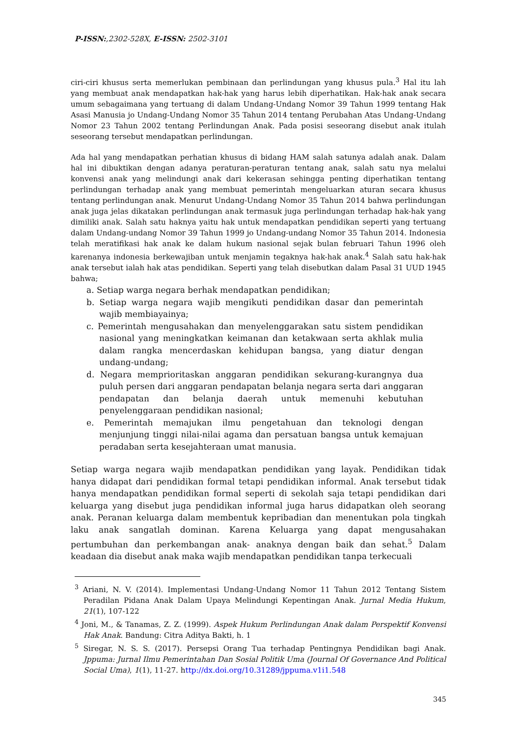P-ISSN:,2302-528X, E-ISSN: 2502-3101
ciri-ciri khusus serta memerlukan pembinaan dan perlindungan yang khusus pula.<sup>3</sup> Hal itu lah yang membuat anak mendapatkan hak-hak yang harus lebih diperhatikan. Hak-hak anak secara umum sebagaimana yang tertuang di dalam Undang-Undang Nomor 39 Tahun 1999 tentang Hak Asasi Manusia jo Undang-Undang Nomor 35 Tahun 2014 tentang Perubahan Atas Undang-Undang Nomor 23 Tahun 2002 tentang Perlindungan Anak. Pada posisi seseorang disebut anak itulah seseorang tersebut mendapatkan perlindungan.
Ada hal yang mendapatkan perhatian khusus di bidang HAM salah satunya adalah anak. Dalam hal ini dibuktikan dengan adanya peraturan-peraturan tentang anak, salah satu nya melalui konvensi anak yang melindungi anak dari kekerasan sehingga penting diperhatikan tentang perlindungan terhadap anak yang membuat pemerintah mengeluarkan aturan secara khusus tentang perlindungan anak. Menurut Undang-Undang Nomor 35 Tahun 2014 bahwa perlindungan anak juga jelas dikatakan perlindungan anak termasuk juga perlindungan terhadap hak-hak yang dimiliki anak. Salah satu haknya yaitu hak untuk mendapatkan pendidikan seperti yang tertuang dalam Undang-undang Nomor 39 Tahun 1999 jo Undang-undang Nomor 35 Tahun 2014. Indonesia telah meratifikasi hak anak ke dalam hukum nasional sejak bulan februari Tahun 1996 oleh karenanya indonesia berkewajiban untuk menjamin tegaknya hak-hak anak.<sup>4</sup> Salah satu hak-hak anak tersebut ialah hak atas pendidikan. Seperti yang telah disebutkan dalam Pasal 31 UUD 1945 bahwa;
a. Setiap warga negara berhak mendapatkan pendidikan;
b. Setiap warga negara wajib mengikuti pendidikan dasar dan pemerintah wajib membiayainya;
c. Pemerintah mengusahakan dan menyelenggarakan satu sistem pendidikan nasional yang meningkatkan keimanan dan ketakwaan serta akhlak mulia dalam rangka mencerdaskan kehidupan bangsa, yang diatur dengan undang-undang;
d. Negara memprioritaskan anggaran pendidikan sekurang-kurangnya dua puluh persen dari anggaran pendapatan belanja negara serta dari anggaran pendapatan dan belanja daerah untuk memenuhi kebutuhan penyelenggaraan pendidikan nasional;
e. Pemerintah memajukan ilmu pengetahuan dan teknologi dengan menjunjung tinggi nilai-nilai agama dan persatuan bangsa untuk kemajuan peradaban serta kesejahteraan umat manusia.
Setiap warga negara wajib mendapatkan pendidikan yang layak. Pendidikan tidak hanya didapat dari pendidikan formal tetapi pendidikan informal. Anak tersebut tidak hanya mendapatkan pendidikan formal seperti di sekolah saja tetapi pendidikan dari keluarga yang disebut juga pendidikan informal juga harus didapatkan oleh seorang anak. Peranan keluarga dalam membentuk kepribadian dan menentukan pola tingkah laku anak sangatlah dominan. Karena Keluarga yang dapat mengusahakan pertumbuhan dan perkembangan anak- anaknya dengan baik dan sehat.<sup>5</sup> Dalam keadaan dia disebut anak maka wajib mendapatkan pendidikan tanpa terkecuali
<sup>3</sup> Ariani, N. V. (2014). Implementasi Undang-Undang Nomor 11 Tahun 2012 Tentang Sistem Peradilan Pidana Anak Dalam Upaya Melindungi Kepentingan Anak. Jurnal Media Hukum, 21(1), 107-122
<sup>4</sup> Joni, M., & Tanamas, Z. Z. (1999). Aspek Hukum Perlindungan Anak dalam Perspektif Konvensi Hak Anak. Bandung: Citra Aditya Bakti, h. 1
<sup>5</sup> Siregar, N. S. S. (2017). Persepsi Orang Tua terhadap Pentingnya Pendidikan bagi Anak. Jppuma: Jurnal Ilmu Pemerintahan Dan Sosial Politik Uma (Journal Of Governance And Political Social Uma), 1(1), 11-27. http://dx.doi.org/10.31289/jppuma.v1i1.548
345